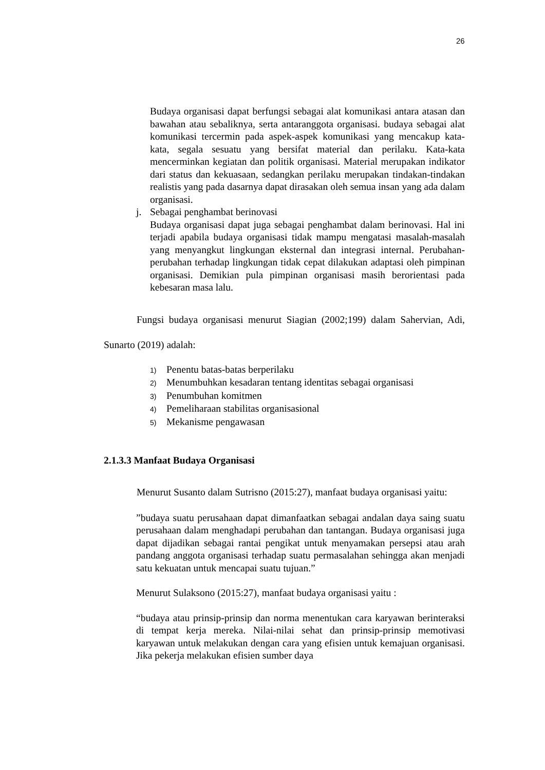26
Budaya organisasi dapat berfungsi sebagai alat komunikasi antara atasan dan bawahan atau sebaliknya, serta antaranggota organisasi. budaya sebagai alat komunikasi tercermin pada aspek-aspek komunikasi yang mencakup kata-kata, segala sesuatu yang bersifat material dan perilaku. Kata-kata mencerminkan kegiatan dan politik organisasi. Material merupakan indikator dari status dan kekuasaan, sedangkan perilaku merupakan tindakan-tindakan realistis yang pada dasarnya dapat dirasakan oleh semua insan yang ada dalam organisasi.
j. Sebagai penghambat berinovasi
Budaya organisasi dapat juga sebagai penghambat dalam berinovasi. Hal ini terjadi apabila budaya organisasi tidak mampu mengatasi masalah-masalah yang menyangkut lingkungan eksternal dan integrasi internal. Perubahan-perubahan terhadap lingkungan tidak cepat dilakukan adaptasi oleh pimpinan organisasi. Demikian pula pimpinan organisasi masih berorientasi pada kebesaran masa lalu.
Fungsi budaya organisasi menurut Siagian (2002;199) dalam Sahervian, Adi, Sunarto (2019) adalah:
1) Penentu batas-batas berperilaku
2) Menumbuhkan kesadaran tentang identitas sebagai organisasi
3) Penumbuhan komitmen
4) Pemeliharaan stabilitas organisasional
5) Mekanisme pengawasan
2.1.3.3 Manfaat Budaya Organisasi
Menurut Susanto dalam Sutrisno (2015:27), manfaat budaya organisasi yaitu:
”budaya suatu perusahaan dapat dimanfaatkan sebagai andalan daya saing suatu perusahaan dalam menghadapi perubahan dan tantangan. Budaya organisasi juga dapat dijadikan sebagai rantai pengikat untuk menyamakan persepsi atau arah pandang anggota organisasi terhadap suatu permasalahan sehingga akan menjadi satu kekuatan untuk mencapai suatu tujuan.”
Menurut Sulaksono (2015:27), manfaat budaya organisasi yaitu :
“budaya atau prinsip-prinsip dan norma menentukan cara karyawan berinteraksi di tempat kerja mereka. Nilai-nilai sehat dan prinsip-prinsip memotivasi karyawan untuk melakukan dengan cara yang efisien untuk kemajuan organisasi. Jika pekerja melakukan efisien sumber daya